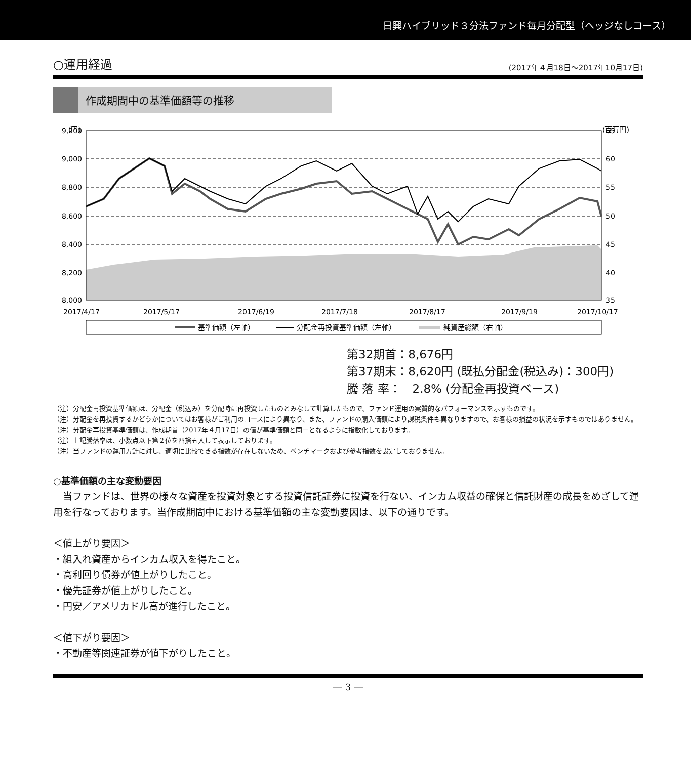日興ハイブリッド３分法ファンド毎月分配型（ヘッジなしコース）
○運用経過 (2017年４月18日～2017年10月17日)
作成期間中の基準価額等の推移
(円)
(百万円)
9,200
9,000
8,800
8,600
8,400
8,200
8,000
65
60
55
50
45
40
35
2017/4/17
2017/5/17
2017/6/19
2017/7/18
2017/8/17
2017/9/19
2017/10/17
基準価額（左軸）
分配金再投資基準価額（左軸）
純資産総額（右軸）
第32期首：8,676円
第37期末：8,620円 (既払分配金(税込み)：300円)
騰 落 率：　2.8% (分配金再投資ベース)
（注）分配金再投資基準価額は、分配金（税込み）を分配時に再投資したものとみなして計算したもので、ファンド運用の実質的なパフォーマンスを示すものです。
（注）分配金を再投資するかどうかについてはお客様がご利用のコースにより異なり、また、ファンドの購入価額により課税条件も異なりますので、お客様の損益の状況を示すものではありません。
（注）分配金再投資基準価額は、作成期首（2017年４月17日）の値が基準価額と同一となるように指数化しております。
（注）上記騰落率は、小数点以下第２位を四捨五入して表示しております。
（注）当ファンドの運用方針に対し、適切に比較できる指数が存在しないため、ベンチマークおよび参考指数を設定しておりません。
○基準価額の主な変動要因
　当ファンドは、世界の様々な資産を投資対象とする投資信託証券に投資を行ない、インカム収益の確保と信託財産の成長をめざして運用を行なっております。当作成期間中における基準価額の主な変動要因は、以下の通りです。
＜値上がり要因＞
・組入れ資産からインカム収入を得たこと。
・高利回り債券が値上がりしたこと。
・優先証券が値上がりしたこと。
・円安／アメリカドル高が進行したこと。
＜値下がり要因＞
・不動産等関連証券が値下がりしたこと。
― 3 ―